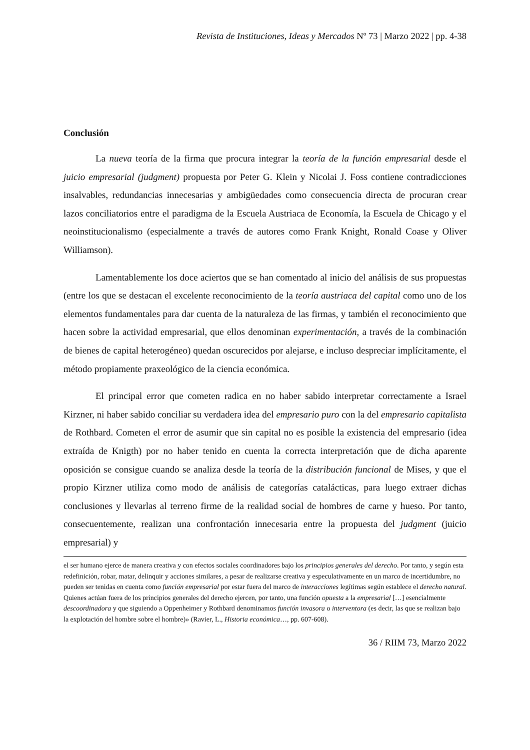Revista de Instituciones, Ideas y Mercados Nº 73 | Marzo 2022 | pp. 4-38
Conclusión
La nueva teoría de la firma que procura integrar la teoría de la función empresarial desde el juicio empresarial (judgment) propuesta por Peter G. Klein y Nicolai J. Foss contiene contradicciones insalvables, redundancias innecesarias y ambigüedades como consecuencia directa de procuran crear lazos conciliatorios entre el paradigma de la Escuela Austriaca de Economía, la Escuela de Chicago y el neoinstitucionalismo (especialmente a través de autores como Frank Knight, Ronald Coase y Oliver Williamson).
Lamentablemente los doce aciertos que se han comentado al inicio del análisis de sus propuestas (entre los que se destacan el excelente reconocimiento de la teoría austriaca del capital como uno de los elementos fundamentales para dar cuenta de la naturaleza de las firmas, y también el reconocimiento que hacen sobre la actividad empresarial, que ellos denominan experimentación, a través de la combinación de bienes de capital heterogéneo) quedan oscurecidos por alejarse, e incluso despreciar implícitamente, el método propiamente praxeológico de la ciencia económica.
El principal error que cometen radica en no haber sabido interpretar correctamente a Israel Kirzner, ni haber sabido conciliar su verdadera idea del empresario puro con la del empresario capitalista de Rothbard. Cometen el error de asumir que sin capital no es posible la existencia del empresario (idea extraída de Knigth) por no haber tenido en cuenta la correcta interpretación que de dicha aparente oposición se consigue cuando se analiza desde la teoría de la distribución funcional de Mises, y que el propio Kirzner utiliza como modo de análisis de categorías catalácticas, para luego extraer dichas conclusiones y llevarlas al terreno firme de la realidad social de hombres de carne y hueso. Por tanto, consecuentemente, realizan una confrontación innecesaria entre la propuesta del judgment (juicio empresarial) y
el ser humano ejerce de manera creativa y con efectos sociales coordinadores bajo los principios generales del derecho. Por tanto, y según esta redefinición, robar, matar, delinquir y acciones similares, a pesar de realizarse creativa y especulativamente en un marco de incertidumbre, no pueden ser tenidas en cuenta como función empresarial por estar fuera del marco de interacciones legítimas según establece el derecho natural. Quienes actúan fuera de los principios generales del derecho ejercen, por tanto, una función opuesta a la empresarial […] esencialmente descoordinadora y que siguiendo a Oppenheimer y Rothbard denominamos función invasora o interventora (es decir, las que se realizan bajo la explotación del hombre sobre el hombre)» (Ravier, L., Historia económica…, pp. 607-608).
36 / RIIM 73, Marzo 2022